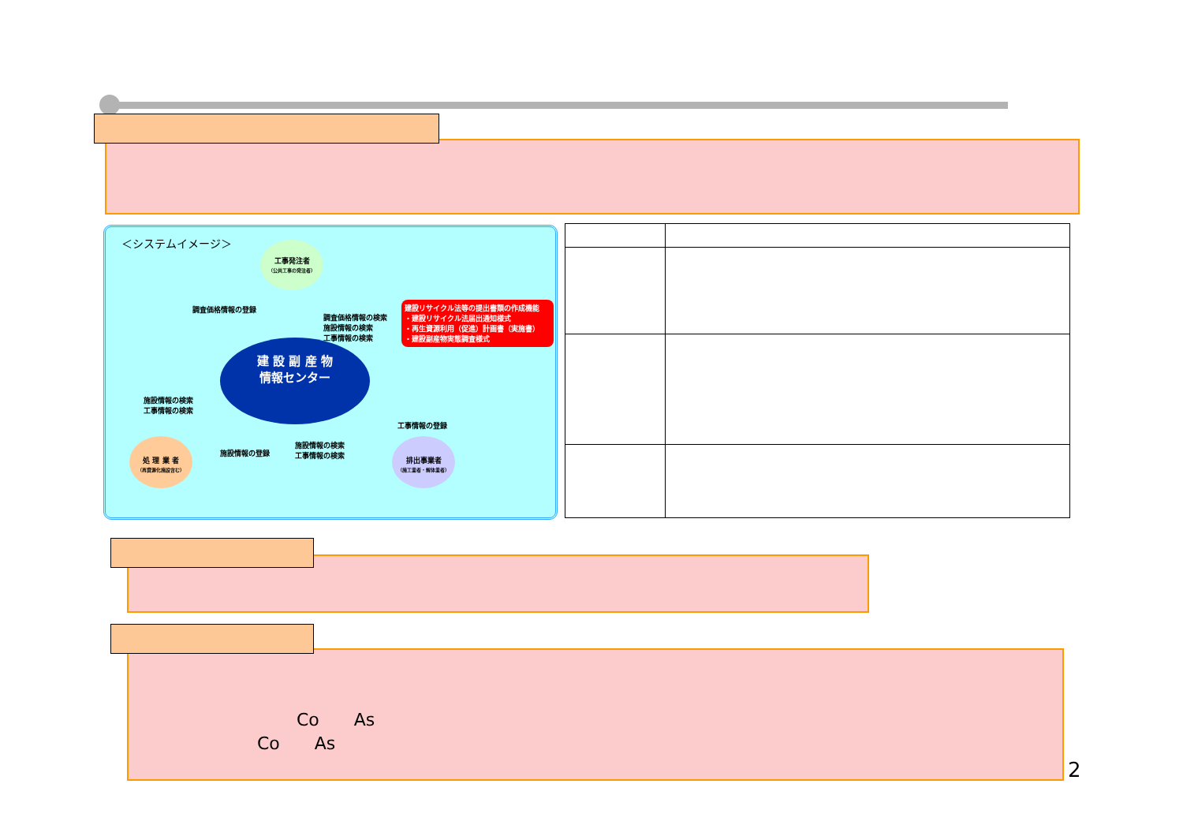＜システムイメージ＞
工事発注者
（公共工事の発注者）
調査価格情報の登録
調査価格情報の検索
施設情報の検索
工事情報の検索
建設リサイクル法等の提出書類の作成機能
・建設リサイクル法届出通知様式
・再生資源利用（促進）計画書（実施書）
・建設副産物実態調査様式
建 設 副 産 物
情報センター
施設情報の検索
工事情報の検索
工事情報の登録
施設情報の登録
施設情報の検索
工事情報の検索
処 理 業 者
（再資源化施設含む）
排出事業者
（施工業者・解体業者）
Co　　As
Co　　As
2